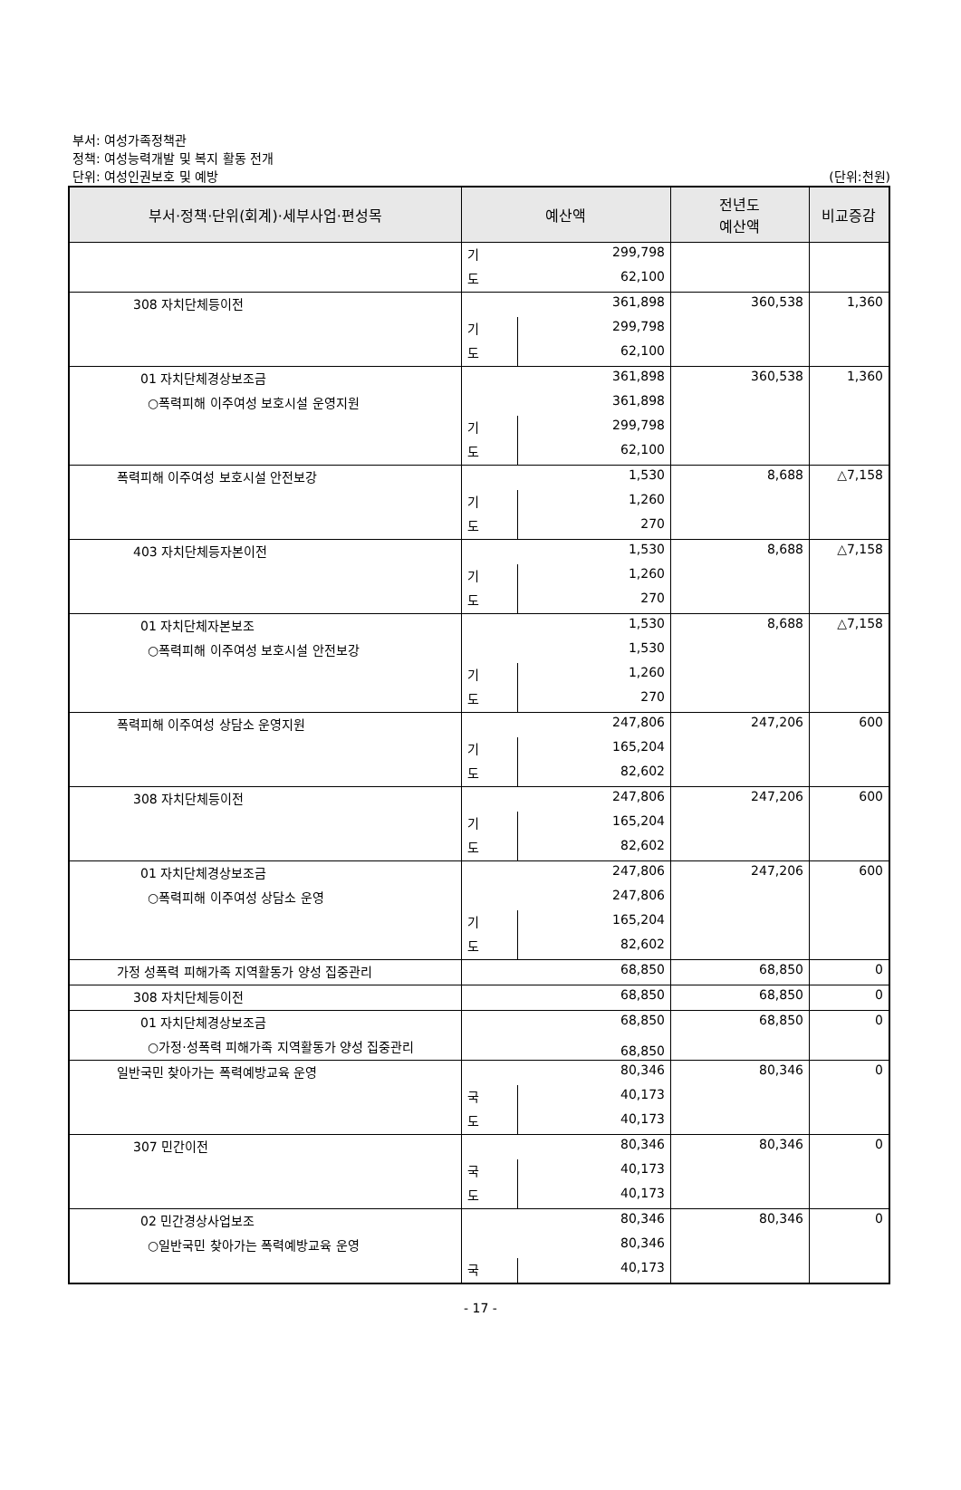부서: 여성가족정책관
정책: 여성능력개발 및 복지 활동 전개
단위: 여성인권보호 및 예방
(단위:천원)
| 부서·정책·단위(회계)·세부사업·편성목 | 예산액 | | 전년도 예산액 | 비교증감 |
| --- | --- | --- | --- | --- |
| | 기 | 299,798 | | |
| | 도 | 62,100 | | |
| 308 자치단체등이전 | 361,898 | | 360,538 | 1,360 |
| | 기 | 299,798 | | |
| | 도 | 62,100 | | |
| 01 자치단체경상보조금 | 361,898 | | 360,538 | 1,360 |
| ○폭력피해 이주여성 보호시설 운영지원 | 361,898 | | | |
| | 기 | 299,798 | | |
| | 도 | 62,100 | | |
| 폭력피해 이주여성 보호시설 안전보강 | 1,530 | | 8,688 | △7,158 |
| | 기 | 1,260 | | |
| | 도 | 270 | | |
| 403 자치단체등자본이전 | 1,530 | | 8,688 | △7,158 |
| | 기 | 1,260 | | |
| | 도 | 270 | | |
| 01 자치단체자본보조 | 1,530 | | 8,688 | △7,158 |
| ○폭력피해 이주여성 보호시설 안전보강 | 1,530 | | | |
| | 기 | 1,260 | | |
| | 도 | 270 | | |
| 폭력피해 이주여성 상담소 운영지원 | 247,806 | | 247,206 | 600 |
| | 기 | 165,204 | | |
| | 도 | 82,602 | | |
| 308 자치단체등이전 | 247,806 | | 247,206 | 600 |
| | 기 | 165,204 | | |
| | 도 | 82,602 | | |
| 01 자치단체경상보조금 | 247,806 | | 247,206 | 600 |
| ○폭력피해 이주여성 상담소 운영 | 247,806 | | | |
| | 기 | 165,204 | | |
| | 도 | 82,602 | | |
| 가정 성폭력 피해가족 지역활동가 양성 집중관리 | 68,850 | | 68,850 | 0 |
| 308 자치단체등이전 | 68,850 | | 68,850 | 0 |
| 01 자치단체경상보조금 | 68,850 | | 68,850 | 0 |
| ○가정·성폭력 피해가족 지역활동가 양성 집중관리 | 68,850 | | | |
| 일반국민 찾아가는 폭력예방교육 운영 | 80,346 | | 80,346 | 0 |
| | 국 | 40,173 | | |
| | 도 | 40,173 | | |
| 307 민간이전 | 80,346 | | 80,346 | 0 |
| | 국 | 40,173 | | |
| | 도 | 40,173 | | |
| 02 민간경상사업보조 | 80,346 | | 80,346 | 0 |
| ○일반국민 찾아가는 폭력예방교육 운영 | 80,346 | | | |
| | 국 | 40,173 | | |
- 17 -